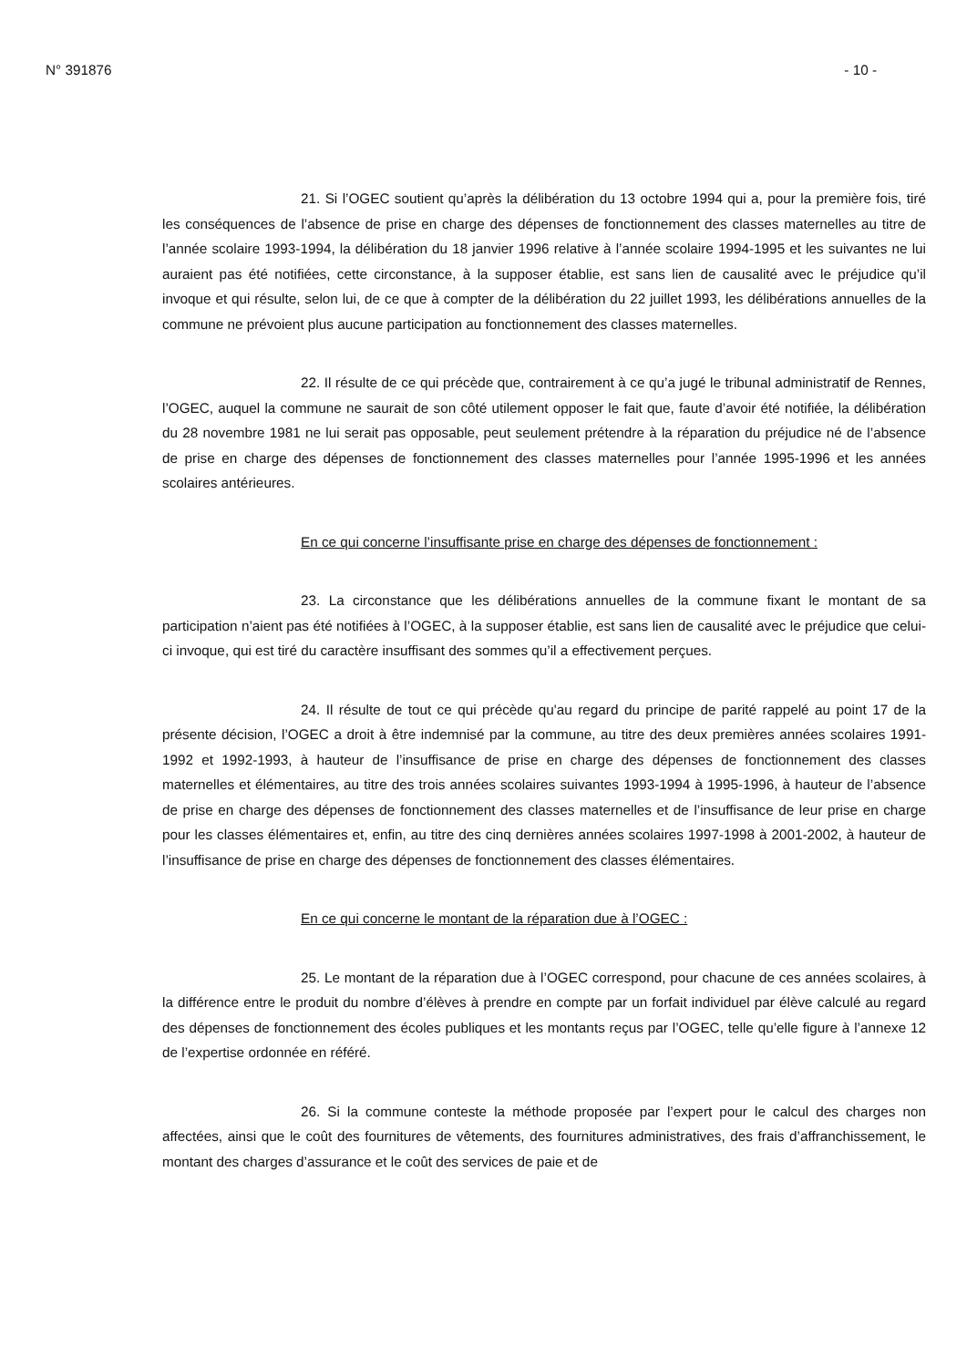N° 391876 - 10 -
21. Si l’OGEC soutient qu’après la délibération du 13 octobre 1994 qui a, pour la première fois, tiré les conséquences de l’absence de prise en charge des dépenses de fonctionnement des classes maternelles au titre de l’année scolaire 1993-1994, la délibération du 18 janvier 1996 relative à l’année scolaire 1994-1995 et les suivantes ne lui auraient pas été notifiées, cette circonstance, à la supposer établie, est sans lien de causalité avec le préjudice qu’il invoque et qui résulte, selon lui, de ce que à compter de la délibération du 22 juillet 1993, les délibérations annuelles de la commune ne prévoient plus aucune participation au fonctionnement des classes maternelles.
22. Il résulte de ce qui précède que, contrairement à ce qu’a jugé le tribunal administratif de Rennes, l’OGEC, auquel la commune ne saurait de son côté utilement opposer le fait que, faute d’avoir été notifiée, la délibération du 28 novembre 1981 ne lui serait pas opposable, peut seulement prétendre à la réparation du préjudice né de l’absence de prise en charge des dépenses de fonctionnement des classes maternelles pour l’année 1995-1996 et les années scolaires antérieures.
En ce qui concerne l’insuffisante prise en charge des dépenses de fonctionnement :
23. La circonstance que les délibérations annuelles de la commune fixant le montant de sa participation n’aient pas été notifiées à l’OGEC, à la supposer établie, est sans lien de causalité avec le préjudice que celui-ci invoque, qui est tiré du caractère insuffisant des sommes qu’il a effectivement perçues.
24. Il résulte de tout ce qui précède qu'au regard du principe de parité rappelé au point 17 de la présente décision, l’OGEC a droit à être indemnisé par la commune, au titre des deux premières années scolaires 1991-1992 et 1992-1993, à hauteur de l’insuffisance de prise en charge des dépenses de fonctionnement des classes maternelles et élémentaires, au titre des trois années scolaires suivantes 1993-1994 à 1995-1996, à hauteur de l’absence de prise en charge des dépenses de fonctionnement des classes maternelles et de l’insuffisance de leur prise en charge pour les classes élémentaires et, enfin, au titre des cinq dernières années scolaires 1997-1998 à 2001-2002, à hauteur de l’insuffisance de prise en charge des dépenses de fonctionnement des classes élémentaires.
En ce qui concerne le montant de la réparation due à l’OGEC :
25. Le montant de la réparation due à l’OGEC correspond, pour chacune de ces années scolaires, à la différence entre le produit du nombre d’élèves à prendre en compte par un forfait individuel par élève calculé au regard des dépenses de fonctionnement des écoles publiques et les montants reçus par l’OGEC, telle qu’elle figure à l’annexe 12 de l’expertise ordonnée en référé.
26. Si la commune conteste la méthode proposée par l’expert pour le calcul des charges non affectées, ainsi que le coût des fournitures de vêtements, des fournitures administratives, des frais d’affranchissement, le montant des charges d’assurance et le coût des services de paie et de